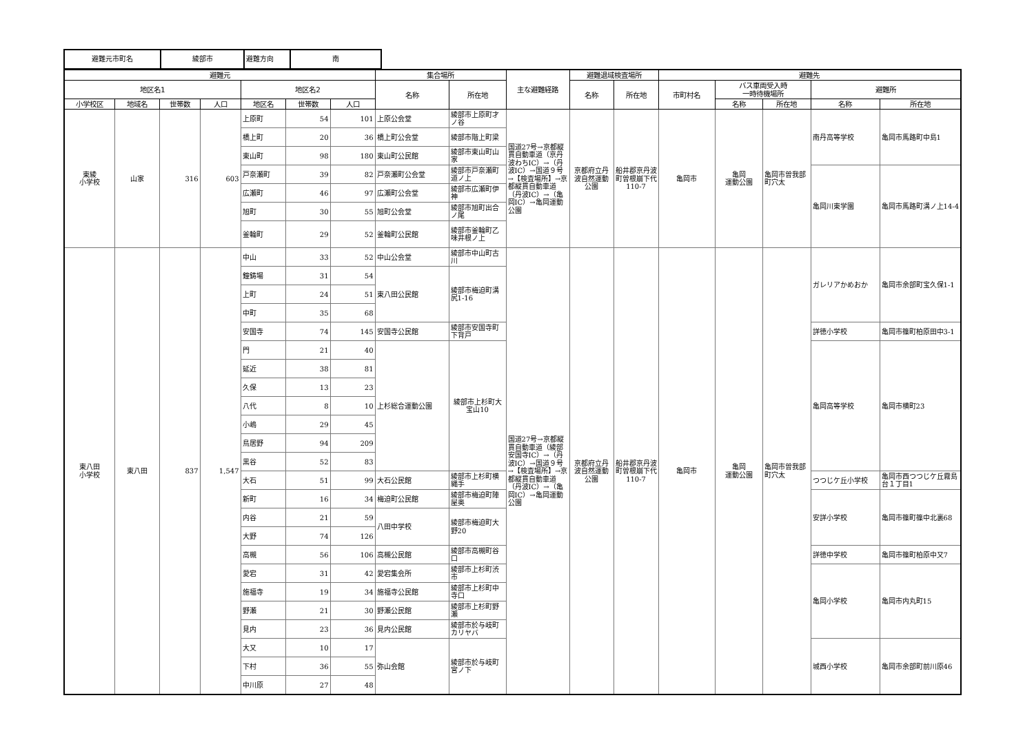| 避難元市町名 | 綾部市 | 避難方向 | 南 |
| 避難元 | | | | | | | 集合場所 | | 主な避難経路 | 避難退域検査場所 | | 避難先 | | | | |
| --- | --- | --- | --- | --- | --- | --- | --- | --- | --- | --- | --- | --- | --- | --- | --- | --- |
| 地区名1 | | | | 地区名2 | | | 名称 | 所在地 | | 名称 | 所在地 | 市町村名 | バス車両受入時 一時待機場所 | | 避難所 | |
| 小学校区 | 地域名 | 世帯数 | 人口 | 地区名 | 世帯数 | 人口 | | | | | | | 名称 | 所在地 | 名称 | 所在地 |
| 東綾 小学校 | 山家 | 316 | 603 | 上原町 | 54 | 101 | 上原公会堂 | 綾部市上原町才ノ谷 | 国道27号→京都縦貫自動車道（京丹波わちIC）→（丹波IC）→国道９号→【検査場所】→京都縦貫自動車道（丹波IC）→（亀岡IC）→亀岡運動公園 | 京都府立丹波自然運動公園 | 船井郡京丹波町曽根崩下代110-7 | 亀岡市 | 亀岡 運動公園 | 亀岡市曽我部町穴太 | 南丹高等学校 | 亀岡市馬路町中島1 |
| | | | | 橋上町 | 20 | 36 | 橋上町公会堂 | 綾部市階上町梁 | | | | | | | | |
| | | | | 東山町 | 98 | 180 | 東山町公民館 | 綾部市東山町山家 | | | | | | | | |
| | | | | 戸奈瀬町 | 39 | 82 | 戸奈瀬町公会堂 | 綾部市戸奈瀬町道ノ上 | | | | | | | 亀岡川東学園 | 亀岡市馬路町溝ノ上14-4 |
| | | | | 広瀬町 | 46 | 97 | 広瀬町公会堂 | 綾部市広瀬町伊神 | | | | | | | | |
| | | | | 旭町 | 30 | 55 | 旭町公会堂 | 綾部市旭町出合ノ尾 | | | | | | | | |
| | | | | 釜輪町 | 29 | 52 | 釜輪町公民館 | 綾部市釜輪町乙味井根ノ上 | | | | | | | | |
| 東八田 小学校 | 東八田 | 837 | 1,547 | 中山 | 33 | 52 | 中山公会堂 | 綾部市中山町古川 | 国道27号→京都縦貫自動車道（綾部安国寺IC）→（丹波IC）→国道９号→【検査場所】→京都縦貫自動車道（丹波IC）→（亀岡IC）→亀岡運動公園 | 京都府立丹波自然運動公園 | 船井郡京丹波町曽根崩下代110-7 | 亀岡市 | 亀岡 運動公園 | 亀岡市曽我部町穴太 | ガレリアかめおか | 亀岡市余部町宝久保1-1 |
| | | | | 鐘鋳場 | 31 | 54 | 東八田公民館 | 綾部市梅迫町溝尻1-16 | | | | | | | | |
| | | | | 上町 | 24 | 51 | | | | | | | | | | |
| | | | | 中町 | 35 | 68 | | | | | | | | | | |
| | | | | 安国寺 | 74 | 145 | 安国寺公民館 | 綾部市安国寺町下背戸 | | | | | | | 詳徳小学校 | 亀岡市篠町柏原田中3-1 |
| | | | | 門 | 21 | 40 | 上杉総合運動公園 | 綾部市上杉町大宝山10 | | | | | | | 亀岡高等学校 | 亀岡市横町23 |
| | | | | 延近 | 38 | 81 | | | | | | | | | | |
| | | | | 久保 | 13 | 23 | | | | | | | | | | |
| | | | | 八代 | 8 | 10 | | | | | | | | | | |
| | | | | 小嶋 | 29 | 45 | | | | | | | | | | |
| | | | | 鳥居野 | 94 | 209 | | | | | | | | | | |
| | | | | 黒谷 | 52 | 83 | | | | | | | | | | |
| | | | | 大石 | 51 | 99 | 大石公民館 | 綾部市上杉町横縄手 | | | | | | | つつじケ丘小学校 | 亀岡市西つつじケ丘霧島台１丁目1 |
| | | | | 新町 | 16 | 34 | 梅迫町公民館 | 綾部市梅迫町陣屋奥 | | | | | | | 安詳小学校 | 亀岡市篠町篠中北裏68 |
| | | | | 内谷 | 21 | 59 | 八田中学校 | 綾部市梅迫町大野20 | | | | | | | | |
| | | | | 大野 | 74 | 126 | | | | | | | | | | |
| | | | | 高槻 | 56 | 106 | 高槻公民館 | 綾部市高槻町谷口 | | | | | | | 詳徳中学校 | 亀岡市篠町柏原中又7 |
| | | | | 愛宕 | 31 | 42 | 愛宕集会所 | 綾部市上杉町渋市 | | | | | | | 亀岡小学校 | 亀岡市内丸町15 |
| | | | | 施福寺 | 19 | 34 | 施福寺公民館 | 綾部市上杉町中寺口 | | | | | | | | |
| | | | | 野瀬 | 21 | 30 | 野瀬公民館 | 綾部市上杉町野瀬 | | | | | | | | |
| | | | | 見内 | 23 | 36 | 見内公民館 | 綾部市於与岐町カリヤバ | | | | | | | | |
| | | | | 大又 | 10 | 17 | 弥山会館 | 綾部市於与岐町宮ノ下 | | | | | | | 城西小学校 | 亀岡市余部町前川原46 |
| | | | | 下村 | 36 | 55 | | | | | | | | | | |
| | | | | 中川原 | 27 | 48 | | | | | | | | | | |